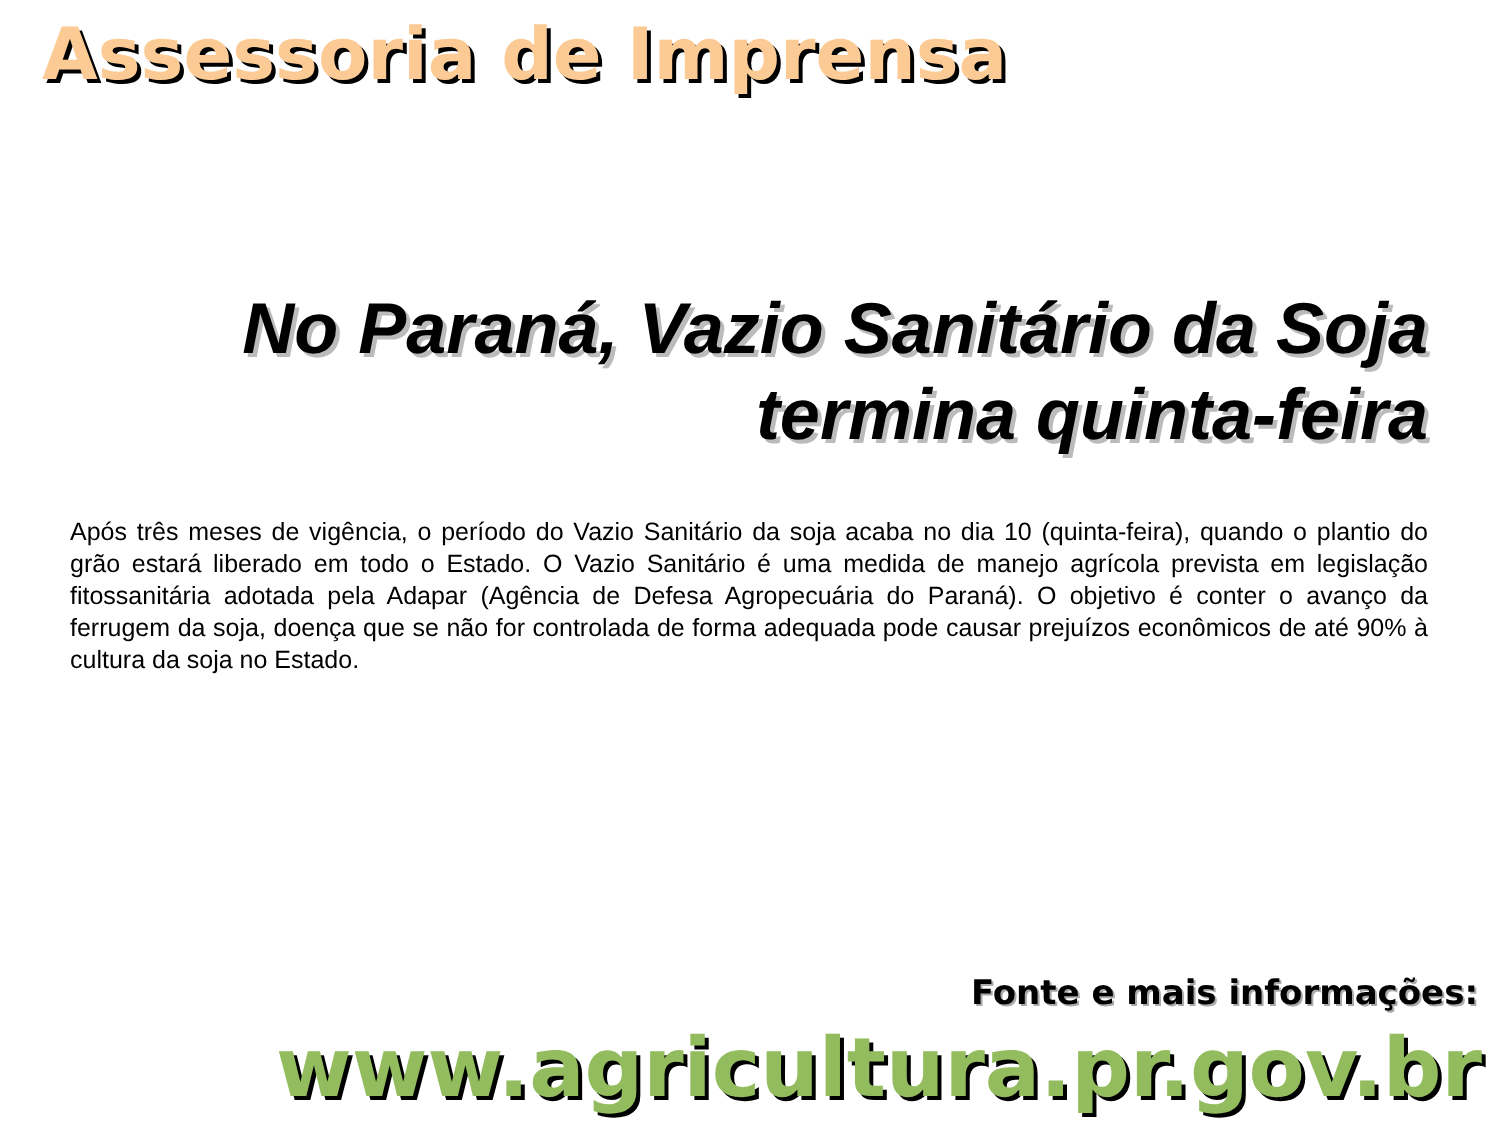Assessoria de Imprensa
No Paraná, Vazio Sanitário da Soja termina quinta-feira
Após três meses de vigência, o período do Vazio Sanitário da soja acaba no dia 10 (quinta-feira), quando o plantio do grão estará liberado em todo o Estado. O Vazio Sanitário é uma medida de manejo agrícola prevista em legislação fitossanitária adotada pela Adapar (Agência de Defesa Agropecuária do Paraná). O objetivo é conter o avanço da ferrugem da soja, doença que se não for controlada de forma adequada pode causar prejuízos econômicos de até 90% à cultura da soja no Estado.
Fonte e mais informações:
www.agricultura.pr.gov.br